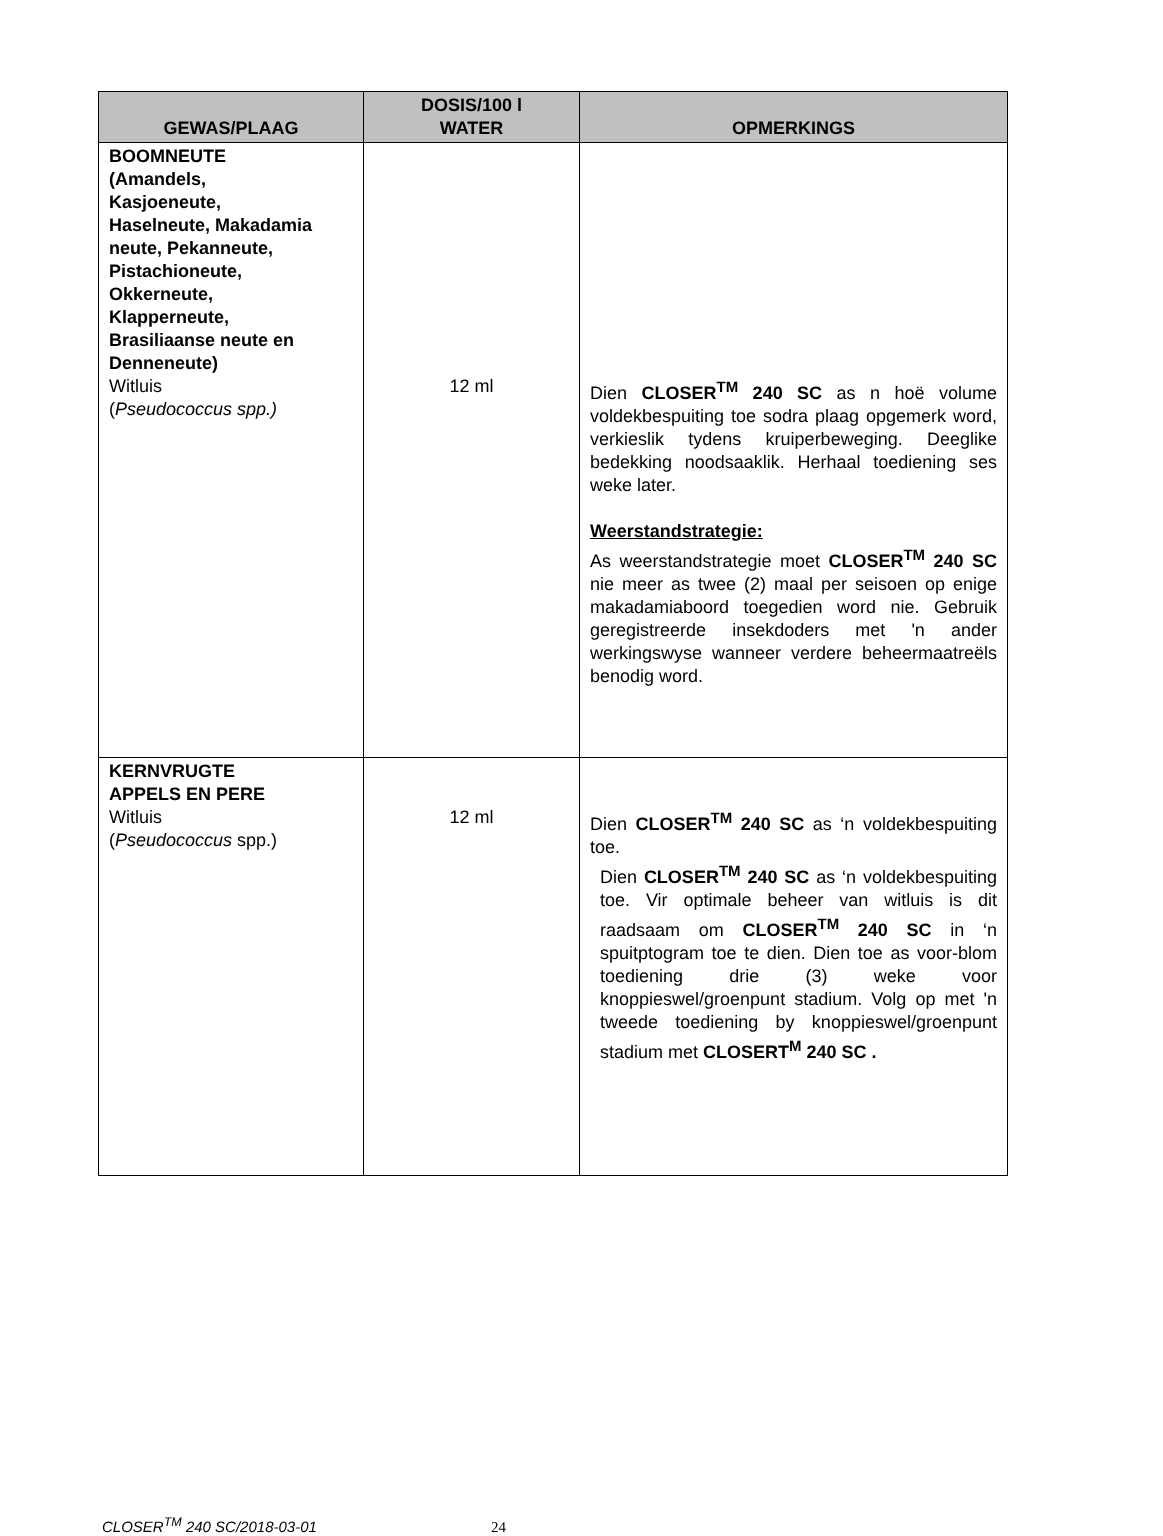| GEWAS/PLAAG | DOSIS/100 l WATER | OPMERKINGS |
| --- | --- | --- |
| BOOMNEUTE (Amandels, Kasjoeneute, Haselneute, Makadamia neute, Pekanneute, Pistachioneute, Okkerneute, Klapperneute, Brasiliaanse neute en Denneneute) Witluis ( Pseudococcus spp.) | 12 ml | Dien CLOSER<sup>TM</sup> 240 SC as n hoë volume voldekbespuiting toe sodra plaag opgemerk word, verkieslik tydens kruiperbeweging. Deeglike bedekking noodsaaklik. Herhaal toediening ses weke later. Weerstandstrategie: As weerstandstrategie moet CLOSER<sup>TM</sup> 240 SC nie meer as twee (2) maal per seisoen op enige makadamiaboord toegedien word nie. Gebruik geregistreerde insekdoders met 'n ander werkingswyse wanneer verdere beheermaatreëls benodig word. |
| KERNVRUGTE APPELS EN PERE Witluis ( Pseudococcus spp.) | 12 ml | Dien CLOSER<sup>TM</sup> 240 SC as ‘n voldekbespuiting toe. Dien CLOSER<sup>TM</sup> 240 SC as ‘n voldekbespuiting toe. Vir optimale beheer van witluis is dit raadsaam om CLOSER<sup>TM</sup> 240 SC in ‘n spuitptogram toe te dien. Dien toe as voor-blom toediening drie (3) weke voor knoppieswel/groenpunt stadium. Volg op met 'n tweede toediening by knoppieswel/groenpunt stadium met CLOSERT<sup>M</sup> 240 SC . |
CLOSER<sup>TM</sup> 240 SC/2018-03-01 24